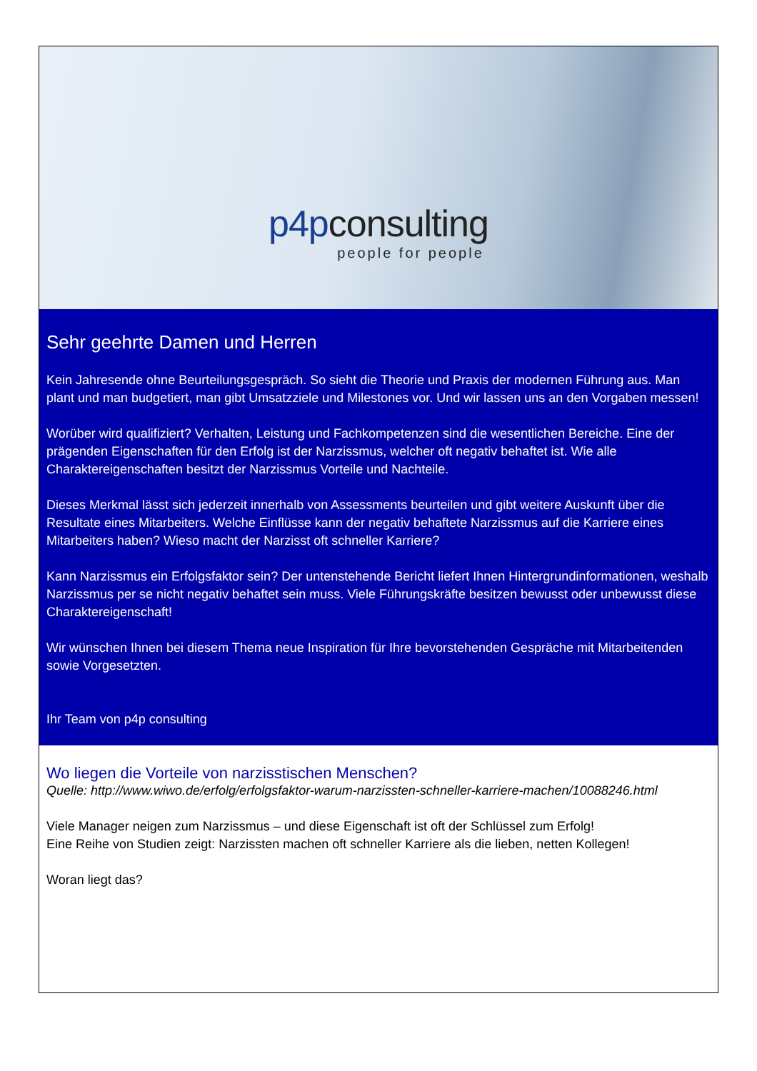p4pconsulting
people for people
Sehr geehrte Damen und Herren
Kein Jahresende ohne Beurteilungsgespräch. So sieht die Theorie und Praxis der modernen Führung aus. Man plant und man budgetiert, man gibt Umsatzziele und Milestones vor. Und wir lassen uns an den Vorgaben messen!
Worüber wird qualifiziert? Verhalten, Leistung und Fachkompetenzen sind die wesentlichen Bereiche. Eine der prägenden Eigenschaften für den Erfolg ist der Narzissmus, welcher oft negativ behaftet ist. Wie alle Charaktereigenschaften besitzt der Narzissmus Vorteile und Nachteile.
Dieses Merkmal lässt sich jederzeit innerhalb von Assessments beurteilen und gibt weitere Auskunft über die Resultate eines Mitarbeiters. Welche Einflüsse kann der negativ behaftete Narzissmus auf die Karriere eines Mitarbeiters haben? Wieso macht der Narzisst oft schneller Karriere?
Kann Narzissmus ein Erfolgsfaktor sein? Der untenstehende Bericht liefert Ihnen Hintergrundinformationen, weshalb Narzissmus per se nicht negativ behaftet sein muss. Viele Führungskräfte besitzen bewusst oder unbewusst diese Charaktereigenschaft!
Wir wünschen Ihnen bei diesem Thema neue Inspiration für Ihre bevorstehenden Gespräche mit Mitarbeitenden sowie Vorgesetzten.
Ihr Team von p4p consulting
Wo liegen die Vorteile von narzisstischen Menschen?
Quelle: http://www.wiwo.de/erfolg/erfolgsfaktor-warum-narzissten-schneller-karriere-machen/10088246.html
Viele Manager neigen zum Narzissmus – und diese Eigenschaft ist oft der Schlüssel zum Erfolg!
Eine Reihe von Studien zeigt: Narzissten machen oft schneller Karriere als die lieben, netten Kollegen!
Woran liegt das?